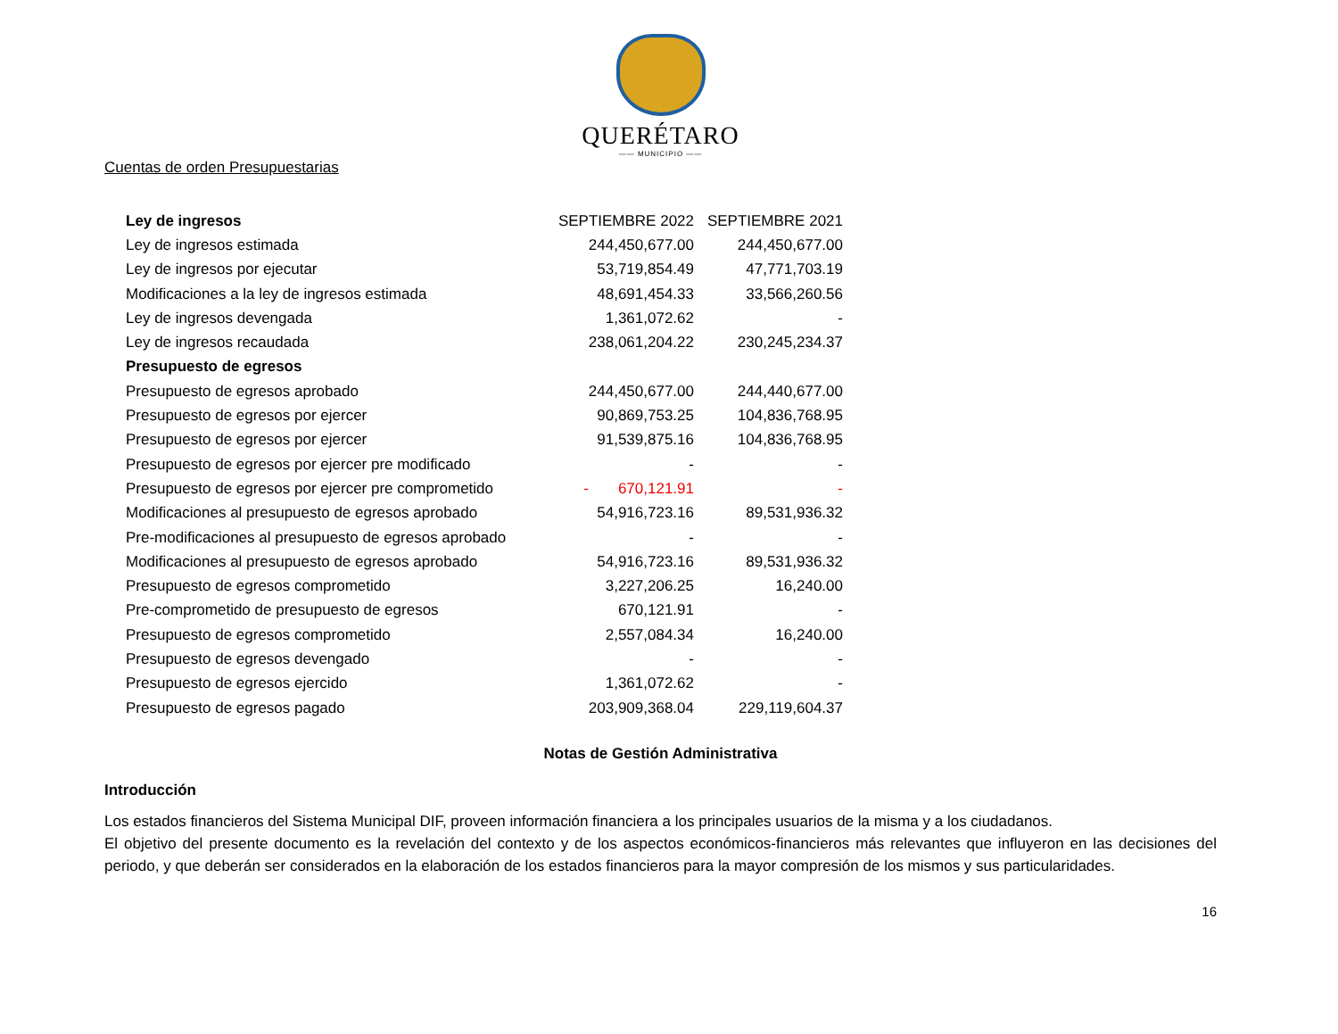QUERÉTARO
—— MUNICIPIO ——
Cuentas de orden Presupuestarias
| Ley de ingresos | SEPTIEMBRE 2022 | SEPTIEMBRE 2021 |
| Ley de ingresos estimada | 244,450,677.00 | 244,450,677.00 |
| Ley de ingresos por ejecutar | 53,719,854.49 | 47,771,703.19 |
| Modificaciones a la ley de ingresos estimada | 48,691,454.33 | 33,566,260.56 |
| Ley de ingresos devengada | 1,361,072.62 | - |
| Ley de ingresos recaudada | 238,061,204.22 | 230,245,234.37 |
| Presupuesto de egresos | | |
| Presupuesto de egresos aprobado | 244,450,677.00 | 244,440,677.00 |
| Presupuesto de egresos por ejercer | 90,869,753.25 | 104,836,768.95 |
| Presupuesto de egresos por ejercer | 91,539,875.16 | 104,836,768.95 |
| Presupuesto de egresos por ejercer pre modificado | - | - |
| Presupuesto de egresos por ejercer pre comprometido | - 670,121.91 | - |
| Modificaciones al presupuesto de egresos aprobado | 54,916,723.16 | 89,531,936.32 |
| Pre-modificaciones al presupuesto de egresos aprobado | - | - |
| Modificaciones al presupuesto de egresos aprobado | 54,916,723.16 | 89,531,936.32 |
| Presupuesto de egresos comprometido | 3,227,206.25 | 16,240.00 |
| Pre-comprometido de presupuesto de egresos | 670,121.91 | - |
| Presupuesto de egresos comprometido | 2,557,084.34 | 16,240.00 |
| Presupuesto de egresos devengado | - | - |
| Presupuesto de egresos ejercido | 1,361,072.62 | - |
| Presupuesto de egresos pagado | 203,909,368.04 | 229,119,604.37 |
Notas de Gestión Administrativa
Introducción
Los estados financieros del Sistema Municipal DIF, proveen información financiera a los principales usuarios de la misma y a los ciudadanos.
El objetivo del presente documento es la revelación del contexto y de los aspectos económicos-financieros más relevantes que influyeron en las decisiones del periodo, y que deberán ser considerados en la elaboración de los estados financieros para la mayor compresión de los mismos y sus particularidades.
16